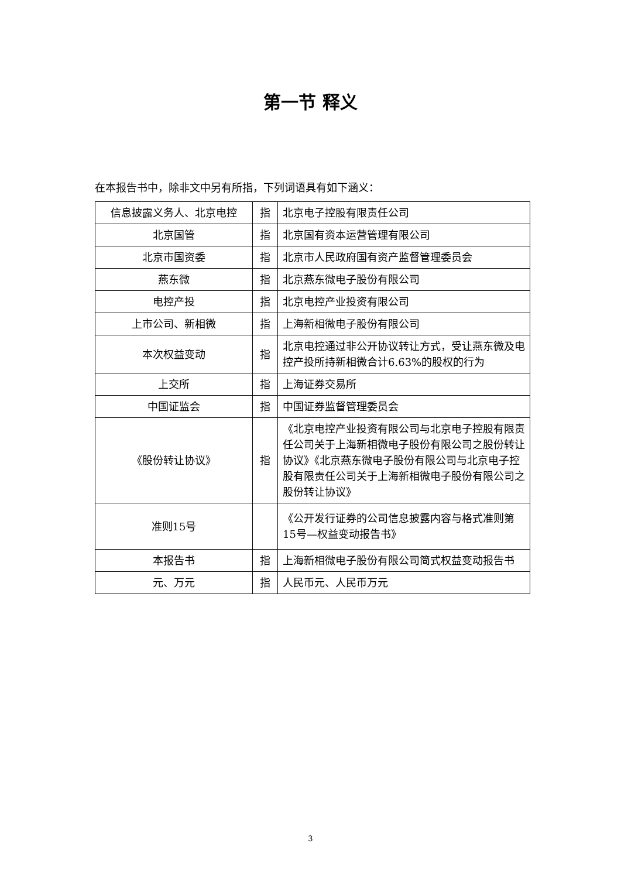第一节 释义
在本报告书中，除非文中另有所指，下列词语具有如下涵义：
| 信息披露义务人、北京电控 | 指 | 北京电子控股有限责任公司 |
| 北京国管 | 指 | 北京国有资本运营管理有限公司 |
| 北京市国资委 | 指 | 北京市人民政府国有资产监督管理委员会 |
| 燕东微 | 指 | 北京燕东微电子股份有限公司 |
| 电控产投 | 指 | 北京电控产业投资有限公司 |
| 上市公司、新相微 | 指 | 上海新相微电子股份有限公司 |
| 本次权益变动 | 指 | 北京电控通过非公开协议转让方式，受让燕东微及电控产投所持新相微合计6.63%的股权的行为 |
| 上交所 | 指 | 上海证券交易所 |
| 中国证监会 | 指 | 中国证券监督管理委员会 |
| 《股份转让协议》 | 指 | 《北京电控产业投资有限公司与北京电子控股有限责任公司关于上海新相微电子股份有限公司之股份转让协议》《北京燕东微电子股份有限公司与北京电子控股有限责任公司关于上海新相微电子股份有限公司之股份转让协议》 |
| 准则15号 | | 《公开发行证券的公司信息披露内容与格式准则第15号—权益变动报告书》 |
| 本报告书 | 指 | 上海新相微电子股份有限公司简式权益变动报告书 |
| 元、万元 | 指 | 人民币元、人民币万元 |
3